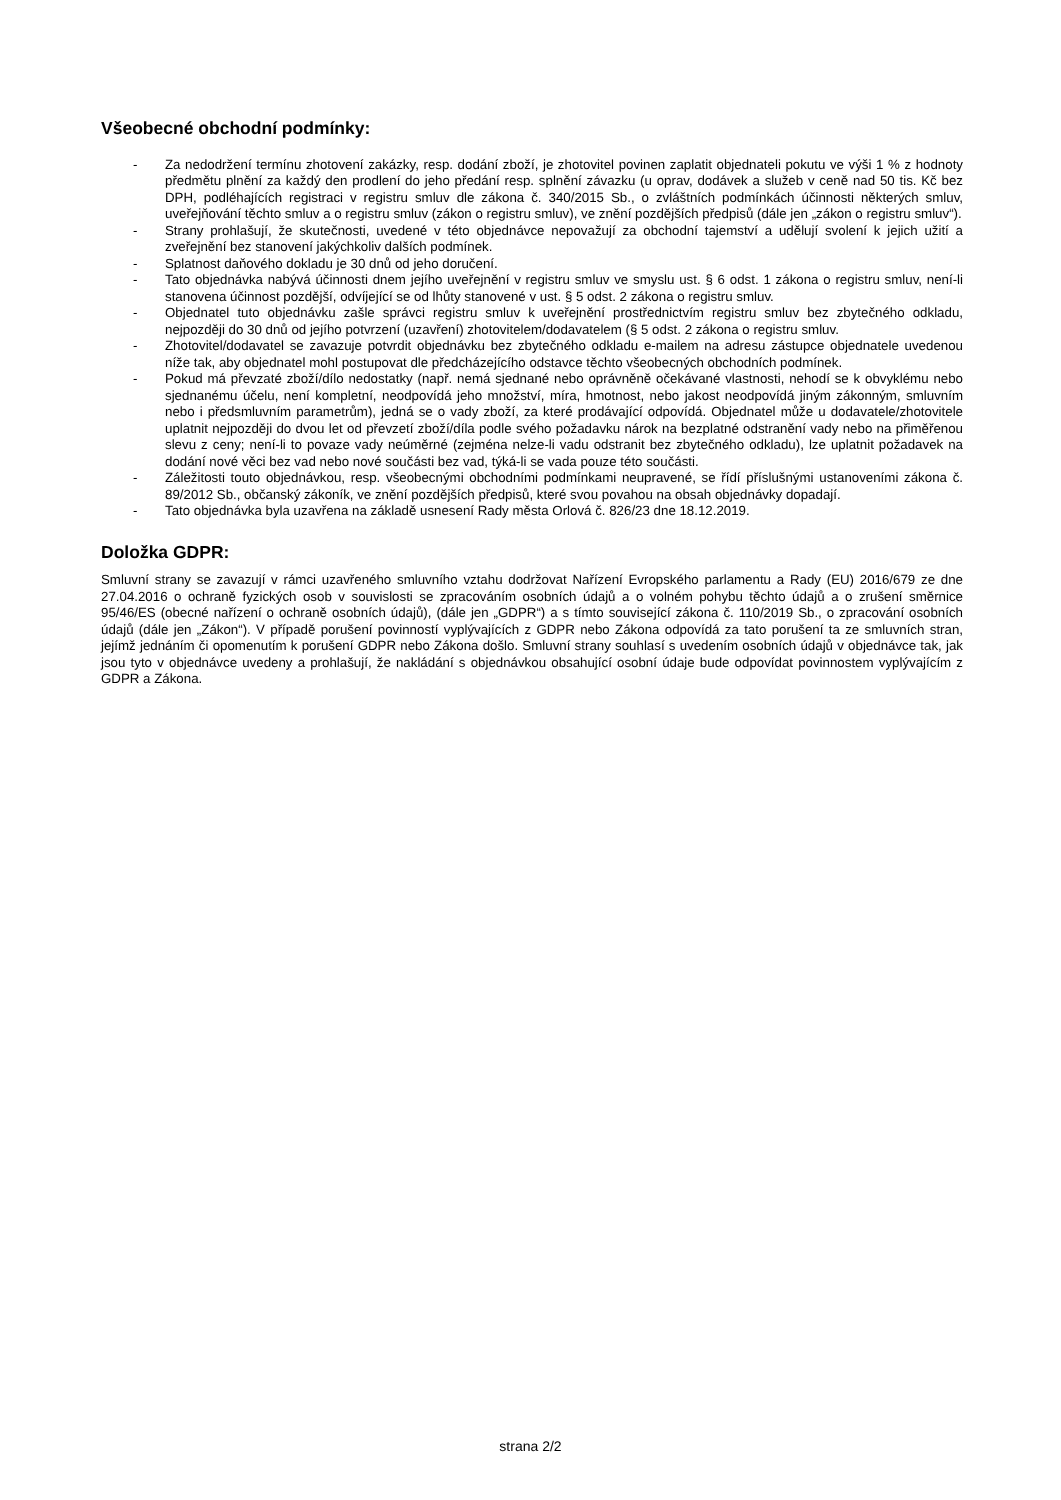Všeobecné obchodní podmínky:
- Za nedodržení termínu zhotovení zakázky, resp. dodání zboží, je zhotovitel povinen zaplatit objednateli pokutu ve výši 1 % z hodnoty předmětu plnění za každý den prodlení do jeho předání resp. splnění závazku (u oprav, dodávek a služeb v ceně nad 50 tis. Kč bez DPH, podléhajících registraci v registru smluv dle zákona č. 340/2015 Sb., o zvláštních podmínkách účinnosti některých smluv, uveřejňování těchto smluv a o registru smluv (zákon o registru smluv), ve znění pozdějších předpisů (dále jen „zákon o registru smluv“).
- Strany prohlašují, že skutečnosti, uvedené v této objednávce nepovažují za obchodní tajemství a udělují svolení k jejich užití a zveřejnění bez stanovení jakýchkoliv dalších podmínek.
- Splatnost daňového dokladu je 30 dnů od jeho doručení.
- Tato objednávka nabývá účinnosti dnem jejího uveřejnění v registru smluv ve smyslu ust. § 6 odst. 1 zákona o registru smluv, není-li stanovena účinnost pozdější, odvíjející se od lhůty stanovené v ust. § 5 odst. 2 zákona o registru smluv.
- Objednatel tuto objednávku zašle správci registru smluv k uveřejnění prostřednictvím registru smluv bez zbytečného odkladu, nejpozději do 30 dnů od jejího potvrzení (uzavření) zhotovitelem/dodavatelem (§ 5 odst. 2 zákona o registru smluv.
- Zhotovitel/dodavatel se zavazuje potvrdit objednávku bez zbytečného odkladu e-mailem na adresu zástupce objednatele uvedenou níže tak, aby objednatel mohl postupovat dle předcházejícího odstavce těchto všeobecných obchodních podmínek.
- Pokud má převzaté zboží/dílo nedostatky (např. nemá sjednané nebo oprávněně očekávané vlastnosti, nehodí se k obvyklému nebo sjednanému účelu, není kompletní, neodpovídá jeho množství, míra, hmotnost, nebo jakost neodpovídá jiným zákonným, smluvním nebo i předsmluvním parametrům), jedná se o vady zboží, za které prodávající odpovídá. Objednatel může u dodavatele/zhotovitele uplatnit nejpozději do dvou let od převzetí zboží/díla podle svého požadavku nárok na bezplatné odstranění vady nebo na přiměřenou slevu z ceny; není-li to povaze vady neúměrné (zejména nelze-li vadu odstranit bez zbytečného odkladu), lze uplatnit požadavek na dodání nové věci bez vad nebo nové součásti bez vad, týká-li se vada pouze této součásti.
- Záležitosti touto objednávkou, resp. všeobecnými obchodními podmínkami neupravené, se řídí příslušnými ustanoveními zákona č. 89/2012 Sb., občanský zákoník, ve znění pozdějších předpisů, které svou povahou na obsah objednávky dopadají.
- Tato objednávka byla uzavřena na základě usnesení Rady města Orlová č. 826/23 dne 18.12.2019.
Doložka GDPR:
Smluvní strany se zavazují v rámci uzavřeného smluvního vztahu dodržovat Nařízení Evropského parlamentu a Rady (EU) 2016/679 ze dne 27.04.2016 o ochraně fyzických osob v souvislosti se zpracováním osobních údajů a o volném pohybu těchto údajů a o zrušení směrnice 95/46/ES (obecné nařízení o ochraně osobních údajů), (dále jen „GDPR“) a s tímto související zákona č. 110/2019 Sb., o zpracování osobních údajů (dále jen „Zákon“). V případě porušení povinností vyplývajících z GDPR nebo Zákona odpovídá za tato porušení ta ze smluvních stran, jejímž jednáním či opomenutím k porušení GDPR nebo Zákona došlo. Smluvní strany souhlasí s uvedením osobních údajů v objednávce tak, jak jsou tyto v objednávce uvedeny a prohlašují, že nakládání s objednávkou obsahující osobní údaje bude odpovídat povinnostem vyplývajícím z GDPR a Zákona.
strana 2/2